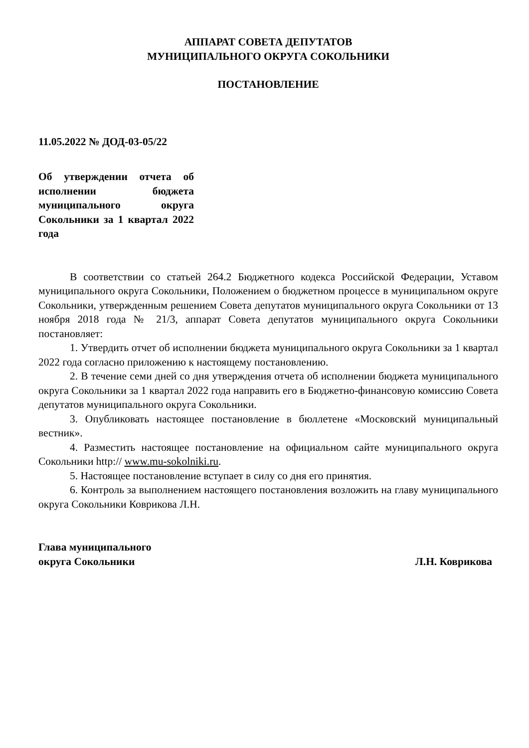АППАРАТ СОВЕТА ДЕПУТАТОВ
МУНИЦИПАЛЬНОГО ОКРУГА СОКОЛЬНИКИ
ПОСТАНОВЛЕНИЕ
11.05.2022 № ДОД-03-05/22
Об утверждении отчета об исполнении бюджета муниципального округа Сокольники за 1 квартал 2022 года
В соответствии со статьей 264.2 Бюджетного кодекса Российской Федерации, Уставом муниципального округа Сокольники, Положением о бюджетном процессе в муниципальном округе Сокольники, утвержденным решением Совета депутатов муниципального округа Сокольники от 13 ноября 2018 года № 21/3, аппарат Совета депутатов муниципального округа Сокольники постановляет:
1. Утвердить отчет об исполнении бюджета муниципального округа Сокольники за 1 квартал 2022 года согласно приложению к настоящему постановлению.
2. В течение семи дней со дня утверждения отчета об исполнении бюджета муниципального округа Сокольники за 1 квартал 2022 года направить его в Бюджетно-финансовую комиссию Совета депутатов муниципального округа Сокольники.
3. Опубликовать настоящее постановление в бюллетене «Московский муниципальный вестник».
4. Разместить настоящее постановление на официальном сайте муниципального округа Сокольники http:// www.mu-sokolniki.ru.
5. Настоящее постановление вступает в силу со дня его принятия.
6. Контроль за выполнением настоящего постановления возложить на главу муниципального округа Сокольники Коврикова Л.Н.
Глава муниципального
округа Сокольники Л.Н. Коврикова